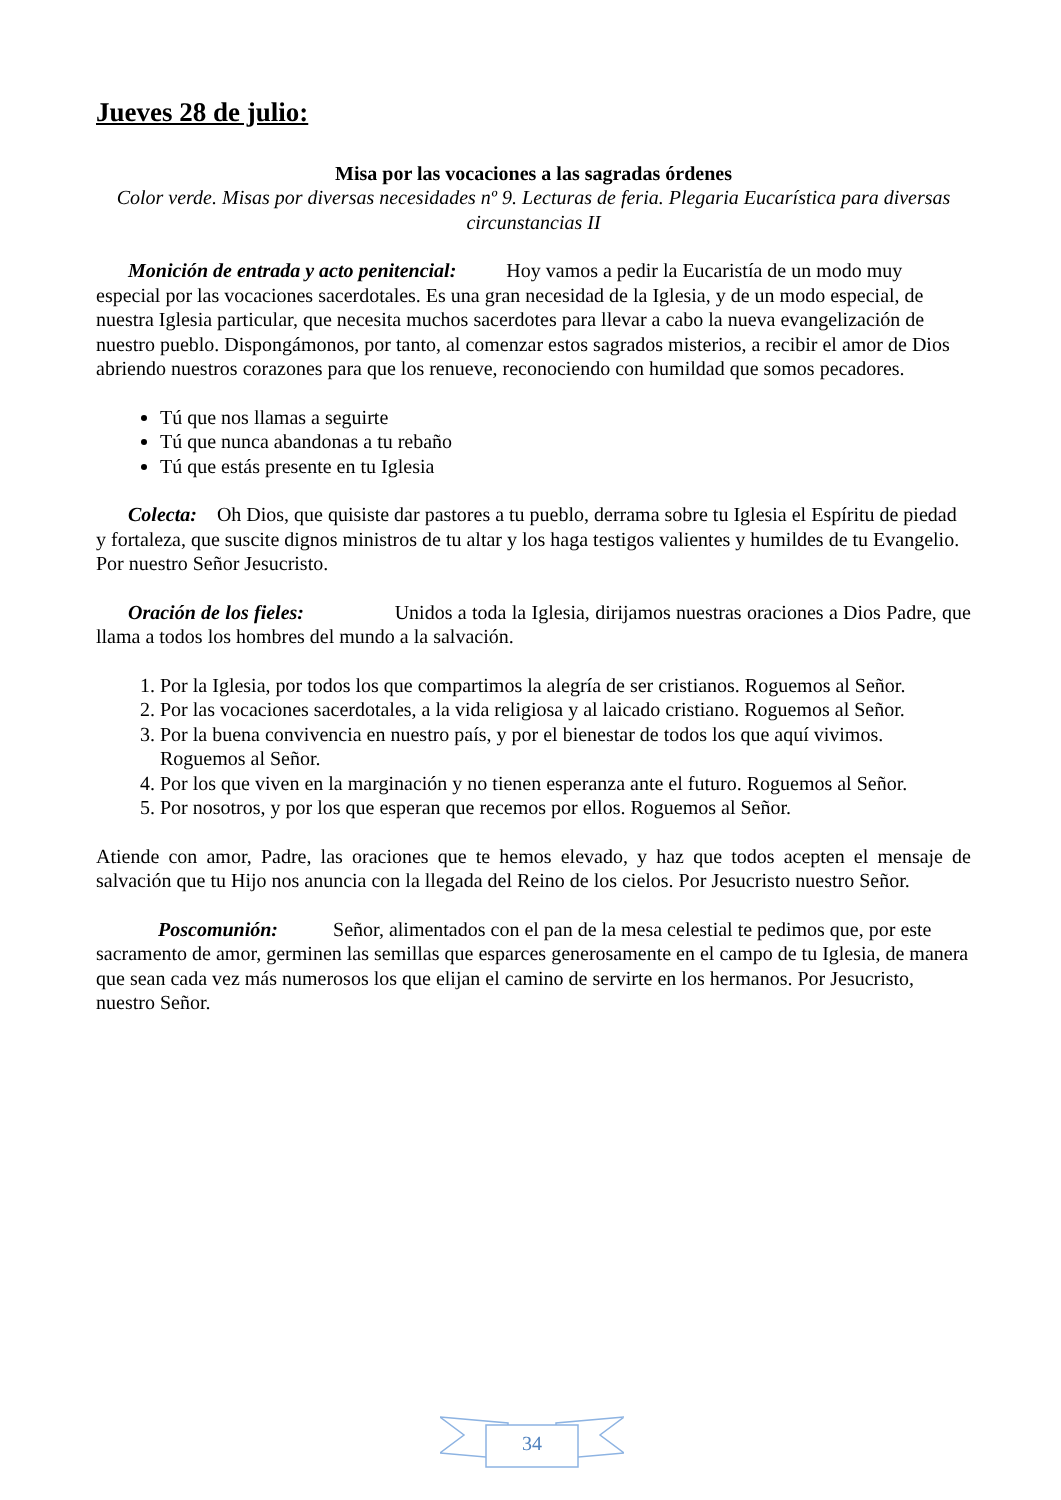Jueves 28 de julio:
Misa por las vocaciones a las sagradas órdenes
Color verde. Misas por diversas necesidades nº 9. Lecturas de feria. Plegaria Eucarística para diversas circunstancias II
Monición de entrada y acto penitencial: Hoy vamos a pedir la Eucaristía de un modo muy especial por las vocaciones sacerdotales. Es una gran necesidad de la Iglesia, y de un modo especial, de nuestra Iglesia particular, que necesita muchos sacerdotes para llevar a cabo la nueva evangelización de nuestro pueblo. Dispongámonos, por tanto, al comenzar estos sagrados misterios, a recibir el amor de Dios abriendo nuestros corazones para que los renueve, reconociendo con humildad que somos pecadores.
Tú que nos llamas a seguirte
Tú que nunca abandonas a tu rebaño
Tú que estás presente en tu Iglesia
Colecta: Oh Dios, que quisiste dar pastores a tu pueblo, derrama sobre tu Iglesia el Espíritu de piedad y fortaleza, que suscite dignos ministros de tu altar y los haga testigos valientes y humildes de tu Evangelio. Por nuestro Señor Jesucristo.
Oración de los fieles: Unidos a toda la Iglesia, dirijamos nuestras oraciones a Dios Padre, que llama a todos los hombres del mundo a la salvación.
1. Por la Iglesia, por todos los que compartimos la alegría de ser cristianos. Roguemos al Señor.
2. Por las vocaciones sacerdotales, a la vida religiosa y al laicado cristiano. Roguemos al Señor.
3. Por la buena convivencia en nuestro país, y por el bienestar de todos los que aquí vivimos. Roguemos al Señor.
4. Por los que viven en la marginación y no tienen esperanza ante el futuro. Roguemos al Señor.
5. Por nosotros, y por los que esperan que recemos por ellos. Roguemos al Señor.
Atiende con amor, Padre, las oraciones que te hemos elevado, y haz que todos acepten el mensaje de salvación que tu Hijo nos anuncia con la llegada del Reino de los cielos. Por Jesucristo nuestro Señor.
Poscomunión: Señor, alimentados con el pan de la mesa celestial te pedimos que, por este sacramento de amor, germinen las semillas que esparces generosamente en el campo de tu Iglesia, de manera que sean cada vez más numerosos los que elijan el camino de servirte en los hermanos. Por Jesucristo, nuestro Señor.
34